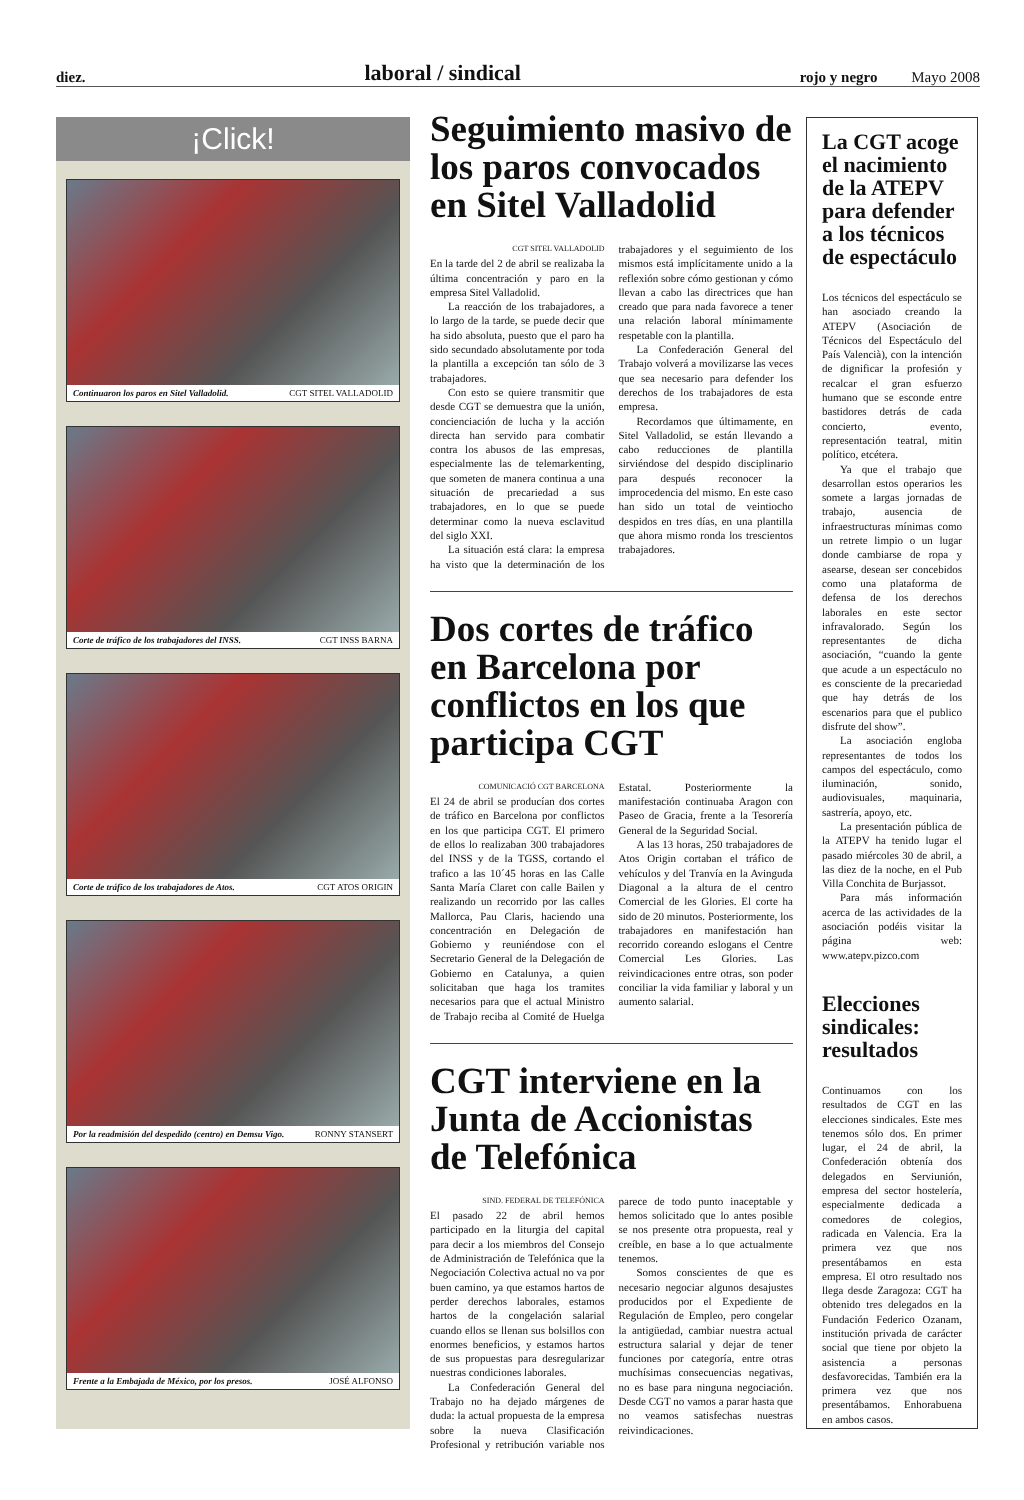diez. laboral / sindical rojo y negro Mayo 2008
¡Click!
Continuaron los paros en Sitel Valladolid. CGT SITEL VALLADOLID
Corte de tráfico de los trabajadores del INSS. CGT INSS BARNA
Corte de tráfico de los trabajadores de Atos. CGT ATOS ORIGIN
Por la readmisión del despedido (centro) en Demsu Vigo. RONNY STANSERT
Frente a la Embajada de México, por los presos. JOSÉ ALFONSO
Seguimiento masivo de los paros convocados en Sitel Valladolid
CGT SITEL VALLADOLID
En la tarde del 2 de abril se realizaba la última concentración y paro en la empresa Sitel Valladolid.
La reacción de los trabajadores, a lo largo de la tarde, se puede decir que ha sido absoluta, puesto que el paro ha sido secundado absolutamente por toda la plantilla a excepción tan sólo de 3 trabajadores.
Con esto se quiere transmitir que desde CGT se demuestra que la unión, concienciación de lucha y la acción directa han servido para combatir contra los abusos de las empresas, especialmente las de telemarkenting, que someten de manera continua a una situación de precariedad a sus trabajadores, en lo que se puede determinar como la nueva esclavitud del siglo XXI.
La situación está clara: la empresa ha visto que la determinación de los trabajadores y el seguimiento de los mismos está implícitamente unido a la reflexión sobre cómo gestionan y cómo llevan a cabo las directrices que han creado que para nada favorece a tener una relación laboral mínimamente respetable con la plantilla.
La Confederación General del Trabajo volverá a movilizarse las veces que sea necesario para defender los derechos de los trabajadores de esta empresa.
Recordamos que últimamente, en Sitel Valladolid, se están llevando a cabo reducciones de plantilla sirviéndose del despido disciplinario para después reconocer la improcedencia del mismo. En este caso han sido un total de veintiocho despidos en tres días, en una plantilla que ahora mismo ronda los trescientos trabajadores.
Dos cortes de tráfico en Barcelona por conflictos en los que participa CGT
COMUNICACIÓ CGT BARCELONA
El 24 de abril se producían dos cortes de tráfico en Barcelona por conflictos en los que participa CGT. El primero de ellos lo realizaban 300 trabajadores del INSS y de la TGSS, cortando el trafico a las 10´45 horas en las Calle Santa María Claret con calle Bailen y realizando un recorrido por las calles Mallorca, Pau Claris, haciendo una concentración en Delegación de Gobierno y reuniéndose con el Secretario General de la Delegación de Gobierno en Catalunya, a quien solicitaban que haga los tramites necesarios para que el actual Ministro de Trabajo reciba al Comité de Huelga Estatal. Posteriormente la manifestación continuaba Aragon con Paseo de Gracia, frente a la Tesorería General de la Seguridad Social.
A las 13 horas, 250 trabajadores de Atos Origin cortaban el tráfico de vehículos y del Tranvía en la Avinguda Diagonal a la altura de el centro Comercial de les Glories. El corte ha sido de 20 minutos. Posteriormente, los trabajadores en manifestación han recorrido coreando eslogans el Centre Comercial Les Glories. Las reivindicaciones entre otras, son poder conciliar la vida familiar y laboral y un aumento salarial.
CGT interviene en la Junta de Accionistas de Telefónica
SIND. FEDERAL DE TELEFÓNICA
El pasado 22 de abril hemos participado en la liturgia del capital para decir a los miembros del Consejo de Administración de Telefónica que la Negociación Colectiva actual no va por buen camino, ya que estamos hartos de perder derechos laborales, estamos hartos de la congelación salarial cuando ellos se llenan sus bolsillos con enormes beneficios, y estamos hartos de sus propuestas para desregularizar nuestras condiciones laborales.
La Confederación General del Trabajo no ha dejado márgenes de duda: la actual propuesta de la empresa sobre la nueva Clasificación Profesional y retribución variable nos parece de todo punto inaceptable y hemos solicitado que lo antes posible se nos presente otra propuesta, real y creíble, en base a lo que actualmente tenemos.
Somos conscientes de que es necesario negociar algunos desajustes producidos por el Expediente de Regulación de Empleo, pero congelar la antigüedad, cambiar nuestra actual estructura salarial y dejar de tener funciones por categoría, entre otras muchísimas consecuencias negativas, no es base para ninguna negociación. Desde CGT no vamos a parar hasta que no veamos satisfechas nuestras reivindicaciones.
La CGT acoge el nacimiento de la ATEPV para defender a los técnicos de espectáculo
Los técnicos del espectáculo se han asociado creando la ATEPV (Asociación de Técnicos del Espectáculo del País Valencià), con la intención de dignificar la profesión y recalcar el gran esfuerzo humano que se esconde entre bastidores detrás de cada concierto, evento, representación teatral, mitin político, etcétera.
Ya que el trabajo que desarrollan estos operarios les somete a largas jornadas de trabajo, ausencia de infraestructuras mínimas como un retrete limpio o un lugar donde cambiarse de ropa y asearse, desean ser concebidos como una plataforma de defensa de los derechos laborales en este sector infravalorado. Según los representantes de dicha asociación, “cuando la gente que acude a un espectáculo no es consciente de la precariedad que hay detrás de los escenarios para que el publico disfrute del show”.
La asociación engloba representantes de todos los campos del espectáculo, como iluminación, sonido, audiovisuales, maquinaria, sastrería, apoyo, etc.
La presentación pública de la ATEPV ha tenido lugar el pasado miércoles 30 de abril, a las diez de la noche, en el Pub Villa Conchita de Burjassot.
Para más información acerca de las actividades de la asociación podéis visitar la página web: www.atepv.pizco.com
Elecciones sindicales: resultados
Continuamos con los resultados de CGT en las elecciones sindicales. Este mes tenemos sólo dos. En primer lugar, el 24 de abril, la Confederación obtenía dos delegados en Serviunión, empresa del sector hostelería, especialmente dedicada a comedores de colegios, radicada en Valencia. Era la primera vez que nos presentábamos en esta empresa. El otro resultado nos llega desde Zaragoza: CGT ha obtenido tres delegados en la Fundación Federico Ozanam, institución privada de carácter social que tiene por objeto la asistencia a personas desfavorecidas. También era la primera vez que nos presentábamos. Enhorabuena en ambos casos.